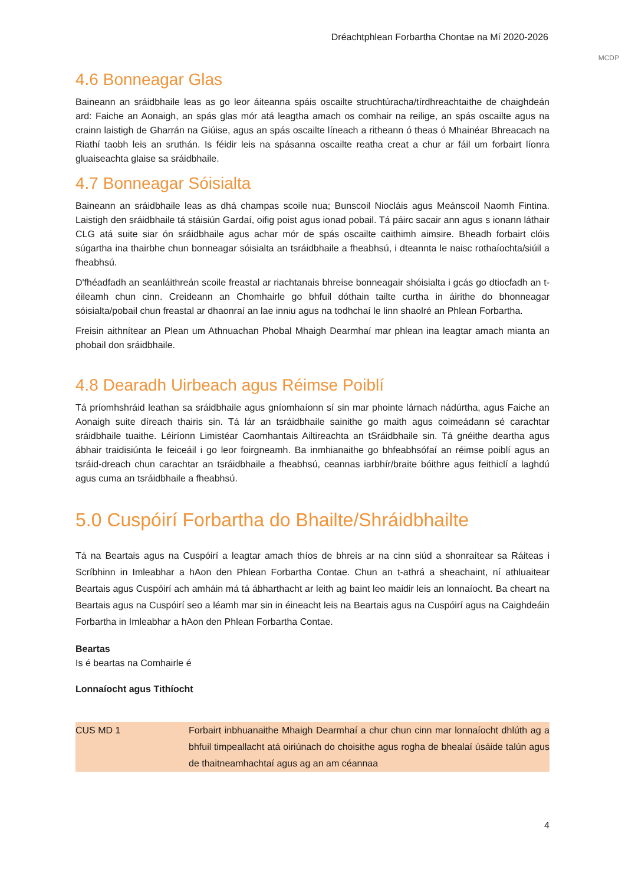Dréachtphlean Forbartha Chontae na Mí 2020-2026
MCDP
4.6 Bonneagar Glas
Baineann an sráidbhaile leas as go leor áiteanna spáis oscailte struchtúracha/tírdhreachtaithe de chaighdeán ard: Faiche an Aonaigh, an spás glas mór atá leagtha amach os comhair na reilige, an spás oscailte agus na crainn laistigh de Gharrán na Giúise, agus an spás oscailte líneach a ritheann ó theas ó Mhainéar Bhreacach na Riathí taobh leis an sruthán. Is féidir leis na spásanna oscailte reatha creat a chur ar fáil um forbairt líonra gluaiseachta glaise sa sráidbhaile.
4.7 Bonneagar Sóisialta
Baineann an sráidbhaile leas as dhá champas scoile nua; Bunscoil Niocláis agus Meánscoil Naomh Fintina. Laistigh den sráidbhaile tá stáisiún Gardaí, oifig poist agus ionad pobail. Tá páirc sacair ann agus s ionann láthair CLG atá suite siar ón sráidbhaile agus achar mór de spás oscailte caithimh aimsire. Bheadh forbairt clóis súgartha ina thairbhe chun bonneagar sóisialta an tsráidbhaile a fheabhsú, i dteannta le naisc rothaíochta/siúil a fheabhsú.
D'fhéadfadh an seanláithreán scoile freastal ar riachtanais bhreise bonneagair shóisialta i gcás go dtiocfadh an t-éileamh chun cinn. Creideann an Chomhairle go bhfuil dóthain tailte curtha in áirithe do bhonneagar sóisialta/pobail chun freastal ar dhaonraí an lae inniu agus na todhchaí le linn shaolré an Phlean Forbartha.
Freisin aithnítear an Plean um Athnuachan Phobal Mhaigh Dearmhaí mar phlean ina leagtar amach mianta an phobail don sráidbhaile.
4.8 Dearadh Uirbeach agus Réimse Poiblí
Tá príomhshráid leathan sa sráidbhaile agus gníomhaíonn sí sin mar phointe lárnach nádúrtha, agus Faiche an Aonaigh suite díreach thairis sin. Tá lár an tsráidbhaile sainithe go maith agus coimeádann sé carachtar sráidbhaile tuaithe. Léiríonn Limistéar Caomhantais Ailtireachta an tSráidbhaile sin. Tá gnéithe deartha agus ábhair traidisiúnta le feiceáil i go leor foirgneamh. Ba inmhianaithe go bhfeabhsófaí an réimse poiblí agus an tsráid-dreach chun carachtar an tsráidbhaile a fheabhsú, ceannas iarbhír/braite bóithre agus feithiclí a laghdú agus cuma an tsráidbhaile a fheabhsú.
5.0 Cuspóirí Forbartha do Bhailte/Shráidbhailte
Tá na Beartais agus na Cuspóirí a leagtar amach thíos de bhreis ar na cinn siúd a shonraítear sa Ráiteas i Scríbhinn in Imleabhar a hAon den Phlean Forbartha Contae. Chun an t-athrá a sheachaint, ní athluaitear Beartais agus Cuspóirí ach amháin má tá ábharthacht ar leith ag baint leo maidir leis an lonnaíocht. Ba cheart na Beartais agus na Cuspóirí seo a léamh mar sin in éineacht leis na Beartais agus na Cuspóirí agus na Caighdeáin Forbartha in Imleabhar a hAon den Phlean Forbartha Contae.
Beartas
Is é beartas na Comhairle é
Lonnaíocht agus Tithíocht
| CUS MD 1 | Forbairt inbhuanaithe Mhaigh Dearmhaí a chur chun cinn mar lonnaíocht dhlúth ag a bhfuil timpeallacht atá oiriúnach do choisithe agus rogha de bhealaí úsáide talún agus de thaitneamhachtaí agus ag an am céannaa |
4